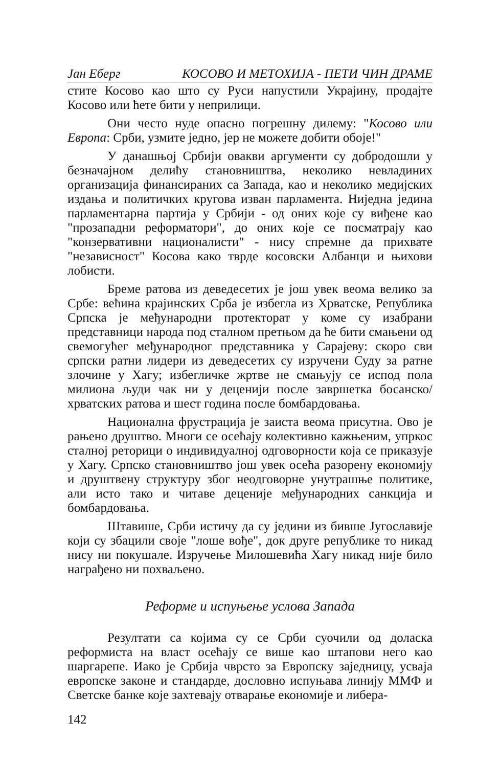Јан Еберг КОСОВО И МЕТОХИЈА - ПЕТИ ЧИН ДРАМЕ
стите Косово као што су Руси напустили Украјину, продајте Косово или ћете бити у неприлици.
Они често нуде опасно погрешну дилему: "Косово или Европа: Срби, узмите једно, јер не можете добити обоје!"
У данашњој Србији овакви аргументи су добродошли у безначајном делићу становништва, неколико невладиних организација финансираних са Запада, као и неколико медијских издања и политичких кругова изван парламента. Ниједна једина парламентарна партија у Србији - од оних које су виђене као "прозападни реформатори", до оних које се посматрају као "конзервативни националисти" - нису спремне да прихвате "независност" Косова како тврде косовски Албанци и њихови лобисти.
Бреме ратова из деведесетих је још увек веома велико за Србе: већина крајинских Срба је избегла из Хрватске, Република Српска је међународни протекторат у коме су изабрани представници народа под сталном претњом да ће бити смањени од свемогућег међународног представника у Сарајеву: скоро сви српски ратни лидери из деведесетих су изручени Суду за ратне злочине у Хагу; избегличке жртве не смањују се испод пола милиона људи чак ни у деценији после завршетка босанско/хрватских ратова и шест година после бомбардовања.
Национална фрустрација је заиста веома присутна. Ово је рањено друштво. Многи се осећају колективно кажњеним, упркос сталној реторици о индивидуалној одговорности која се приказује у Хагу. Српско становништво још увек осећа разорену економију и друштвену структуру због неодговорне унутрашње политике, али исто тако и читаве деценије међународних санкција и бомбардовања.
Штавише, Срби истичу да су једини из бивше Југославије који су збацили своје "лоше вође", док друге републике то никад нису ни покушале. Изручење Милошевића Хагу никад није било награђено ни похваљено.
Реформе и испуњење услова Запада
Резултати са којима су се Срби суочили од доласка реформиста на власт осећају се више као штапови него као шаргарепе. Иако је Србија чврсто за Европску заједницу, усваја европске законе и стандарде, дословно испуњава линију ММФ и Светске банке које захтевају отварање економије и либера-
142